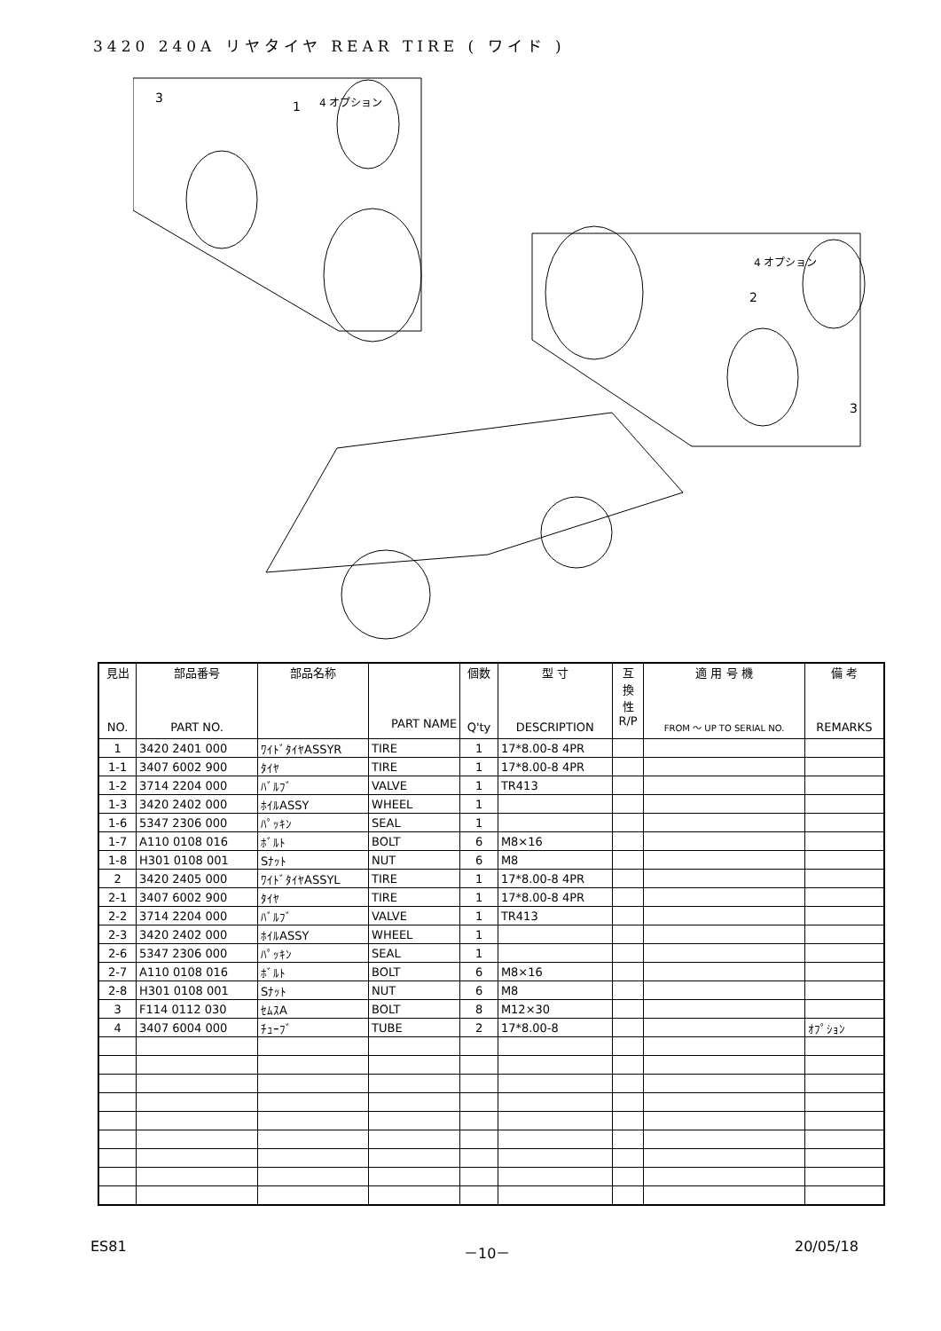3420 240A リヤタイヤ REAR TIRE ( ワイド )
3
1
4 オプション
4 オプション
2
3
| 見出 NO. | 部品番号 PART NO. | 部品名称 | PART NAME | 個数 Q'ty | 型 寸 DESCRIPTION | 互 換 性 R/P | 適 用 号 機 FROM ～ UP TO SERIAL NO. | 備 考 REMARKS |
| --- | --- | --- | --- | --- | --- | --- | --- | --- |
| 1 | 3420 2401 000 | ﾜｲﾄﾞﾀｲﾔASSYR | TIRE | 1 | 17*8.00-8 4PR | | | |
| 1-1 | 3407 6002 900 | ﾀｲﾔ | TIRE | 1 | 17*8.00-8 4PR | | | |
| 1-2 | 3714 2204 000 | ﾊﾞﾙﾌﾞ | VALVE | 1 | TR413 | | | |
| 1-3 | 3420 2402 000 | ﾎｲﾙASSY | WHEEL | 1 | | | | |
| 1-6 | 5347 2306 000 | ﾊﾟｯｷﾝ | SEAL | 1 | | | | |
| 1-7 | A110 0108 016 | ﾎﾞﾙﾄ | BOLT | 6 | M8×16 | | | |
| 1-8 | H301 0108 001 | Sﾅｯﾄ | NUT | 6 | M8 | | | |
| 2 | 3420 2405 000 | ﾜｲﾄﾞﾀｲﾔASSYL | TIRE | 1 | 17*8.00-8 4PR | | | |
| 2-1 | 3407 6002 900 | ﾀｲﾔ | TIRE | 1 | 17*8.00-8 4PR | | | |
| 2-2 | 3714 2204 000 | ﾊﾞﾙﾌﾞ | VALVE | 1 | TR413 | | | |
| 2-3 | 3420 2402 000 | ﾎｲﾙASSY | WHEEL | 1 | | | | |
| 2-6 | 5347 2306 000 | ﾊﾟｯｷﾝ | SEAL | 1 | | | | |
| 2-7 | A110 0108 016 | ﾎﾞﾙﾄ | BOLT | 6 | M8×16 | | | |
| 2-8 | H301 0108 001 | Sﾅｯﾄ | NUT | 6 | M8 | | | |
| 3 | F114 0112 030 | ｾﾑｽA | BOLT | 8 | M12×30 | | | |
| 4 | 3407 6004 000 | ﾁｭｰﾌﾞ | TUBE | 2 | 17*8.00-8 | | | ｵﾌﾟｼｮﾝ |
ES81 －10－ 20/05/18